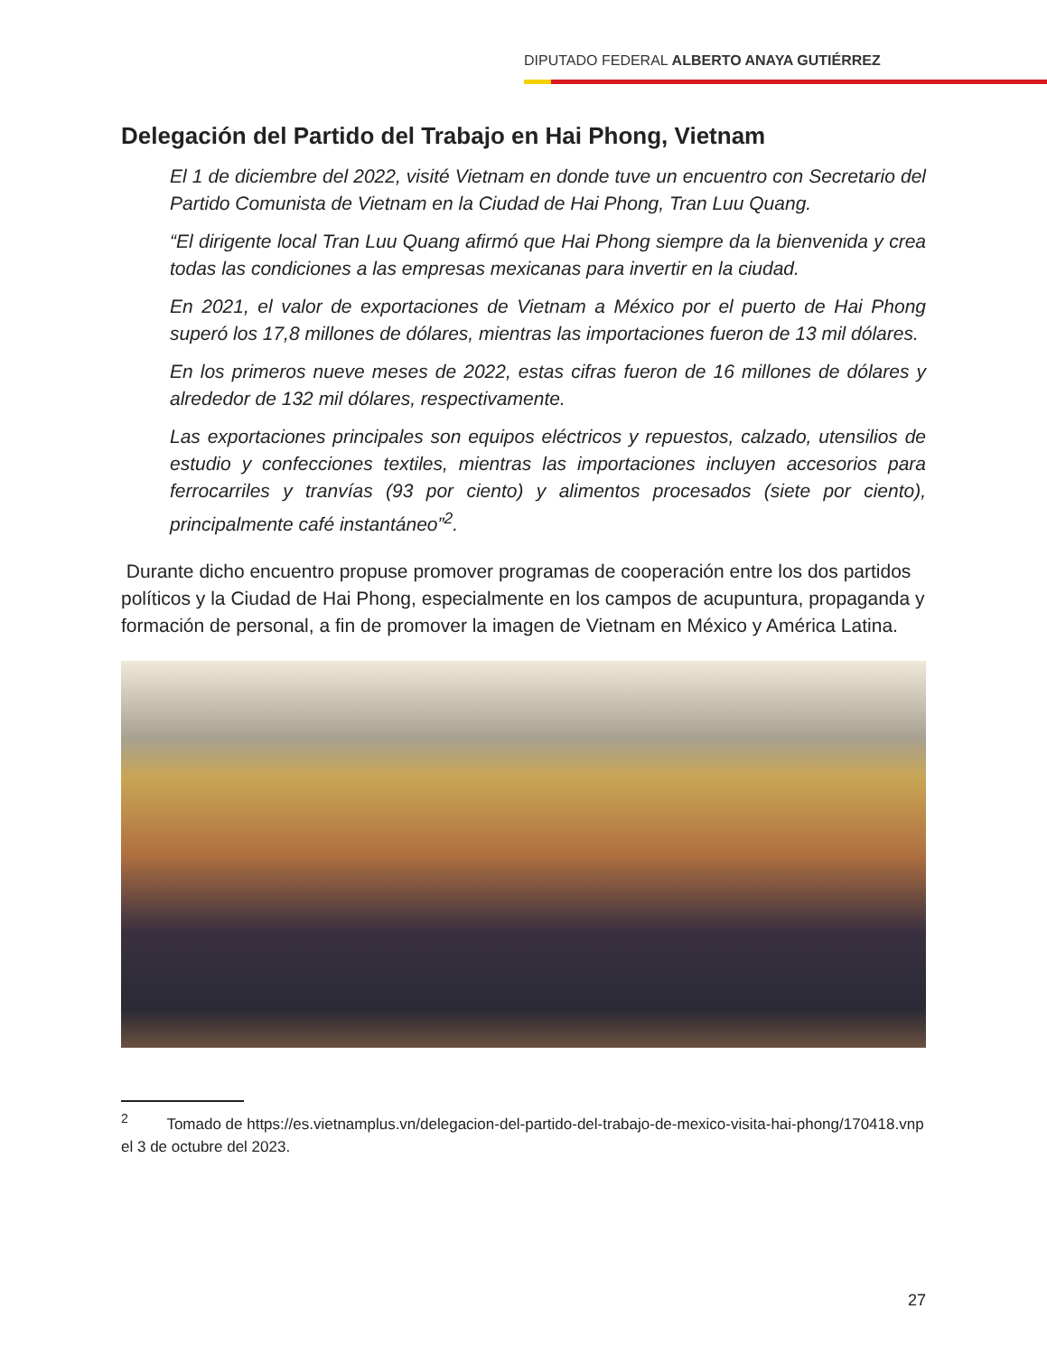DIPUTADO FEDERAL ALBERTO ANAYA GUTIÉRREZ
Delegación del Partido del Trabajo en Hai Phong, Vietnam
El 1 de diciembre del 2022, visité Vietnam en donde tuve un encuentro con Secretario del Partido Comunista de Vietnam en la Ciudad de Hai Phong, Tran Luu Quang.
“El dirigente local Tran Luu Quang afirmó que Hai Phong siempre da la bienvenida y crea todas las condiciones a las empresas mexicanas para invertir en la ciudad.
En 2021, el valor de exportaciones de Vietnam a México por el puerto de Hai Phong superó los 17,8 millones de dólares, mientras las importaciones fueron de 13 mil dólares.
En los primeros nueve meses de 2022, estas cifras fueron de 16 millones de dólares y alrededor de 132 mil dólares, respectivamente.
Las exportaciones principales son equipos eléctricos y repuestos, calzado, utensilios de estudio y confecciones textiles, mientras las importaciones incluyen accesorios para ferrocarriles y tranvías (93 por ciento) y alimentos procesados (siete por ciento), principalmente café instantáneo”<sup>2</sup>.
Durante dicho encuentro propuse promover programas de cooperación entre los dos partidos políticos y la Ciudad de Hai Phong, especialmente en los campos de acupuntura, propaganda y formación de personal, a fin de promover la imagen de Vietnam en México y América Latina.
<sup>2</sup> Tomado de https://es.vietnamplus.vn/delegacion-del-partido-del-trabajo-de-mexico-visita-hai-phong/170418.vnp el 3 de octubre del 2023.
27